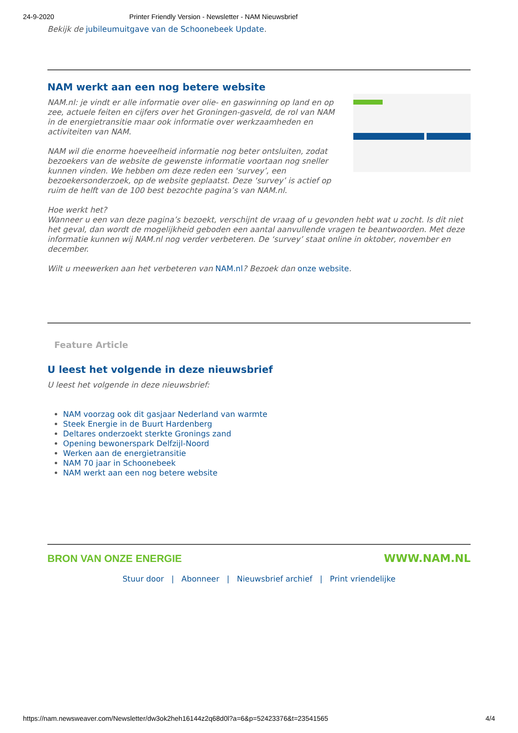24-9-2020 Printer Friendly Version - Newsletter - NAM Nieuwsbrief
Bekijk de jubileumuitgave van de Schoonebeek Update.
NAM werkt aan een nog betere website
NAM.nl: je vindt er alle informatie over olie- en gaswinning op land en op zee, actuele feiten en cijfers over het Groningen-gasveld, de rol van NAM in de energietransitie maar ook informatie over werkzaamheden en activiteiten van NAM.
NAM wil die enorme hoeveelheid informatie nog beter ontsluiten, zodat bezoekers van de website de gewenste informatie voortaan nog sneller kunnen vinden. We hebben om deze reden een ‘survey’, een bezoekersonderzoek, op de website geplaatst. Deze ‘survey’ is actief op ruim de helft van de 100 best bezochte pagina’s van NAM.nl.
Hoe werkt het?
Wanneer u een van deze pagina’s bezoekt, verschijnt de vraag of u gevonden hebt wat u zocht. Is dit niet het geval, dan wordt de mogelijkheid geboden een aantal aanvullende vragen te beantwoorden. Met deze informatie kunnen wij NAM.nl nog verder verbeteren. De ‘survey’ staat online in oktober, november en december.
Wilt u meewerken aan het verbeteren van NAM.nl? Bezoek dan onze website.
Feature Article
U leest het volgende in deze nieuwsbrief
U leest het volgende in deze nieuwsbrief:
NAM voorzag ook dit gasjaar Nederland van warmte
Steek Energie in de Buurt Hardenberg
Deltares onderzoekt sterkte Gronings zand
Opening bewonerspark Delfzijl-Noord
Werken aan de energietransitie
NAM 70 jaar in Schoonebeek
NAM werkt aan een nog betere website
BRON VAN ONZE ENERGIE WWW.NAM.NL
Stuur door | Abonneer | Nieuwsbrief archief | Print vriendelijke
https://nam.newsweaver.com/Newsletter/dw3ok2heh16144z2q68d0l?a=6&p=52423376&t=23541565 4/4